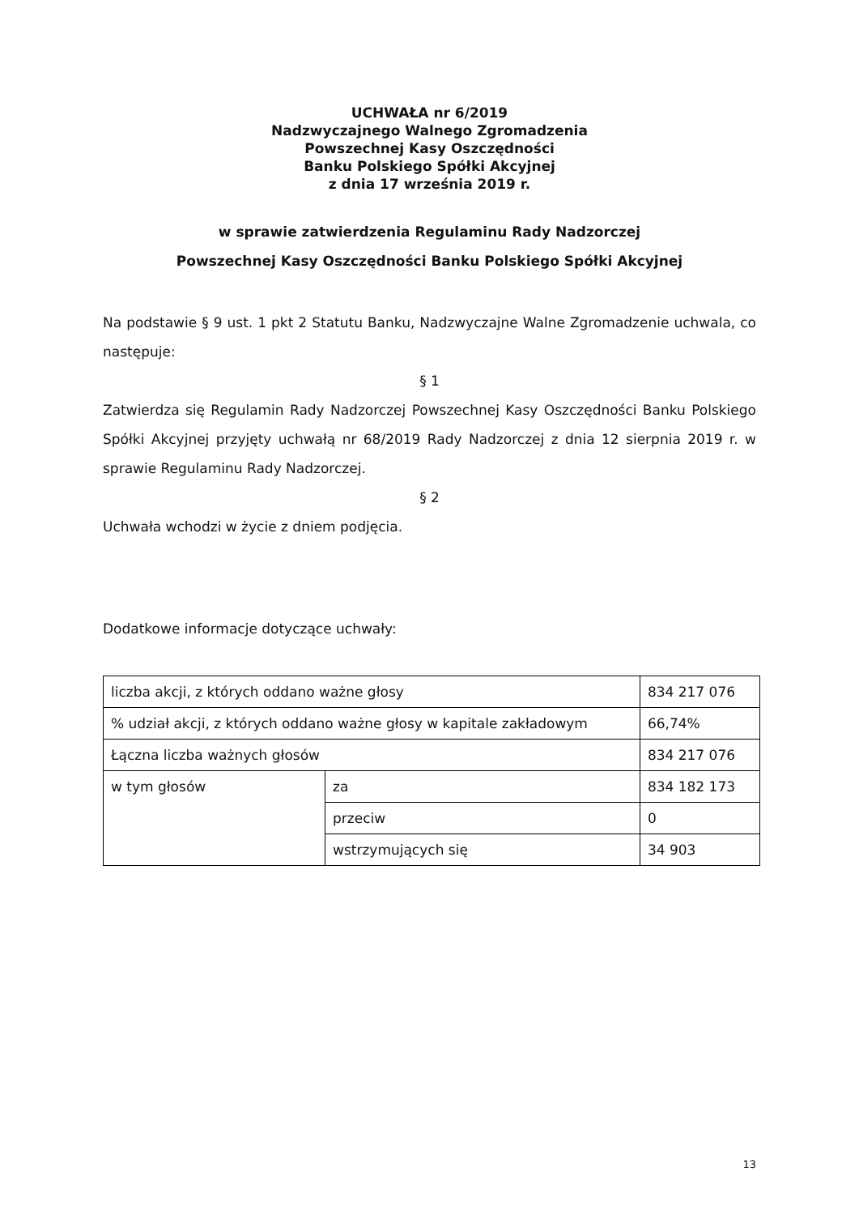UCHWAŁA nr 6/2019
Nadzwyczajnego Walnego Zgromadzenia
Powszechnej Kasy Oszczędności
Banku Polskiego Spółki Akcyjnej
z dnia 17 września 2019 r.
w sprawie zatwierdzenia Regulaminu Rady Nadzorczej
Powszechnej Kasy Oszczędności Banku Polskiego Spółki Akcyjnej
Na podstawie § 9 ust. 1 pkt 2 Statutu Banku, Nadzwyczajne Walne Zgromadzenie uchwala, co następuje:
§ 1
Zatwierdza się Regulamin Rady Nadzorczej Powszechnej Kasy Oszczędności Banku Polskiego Spółki Akcyjnej przyjęty uchwałą nr 68/2019 Rady Nadzorczej z dnia 12 sierpnia 2019 r. w sprawie Regulaminu Rady Nadzorczej.
§ 2
Uchwała wchodzi w życie z dniem podjęcia.
Dodatkowe informacje dotyczące uchwały:
| liczba akcji, z których oddano ważne głosy | | 834 217 076 |
| % udział akcji, z których oddano ważne głosy w kapitale zakładowym | | 66,74% |
| Łączna liczba ważnych głosów | | 834 217 076 |
| w tym głosów | za | 834 182 173 |
| | przeciw | 0 |
| | wstrzymujących się | 34 903 |
13